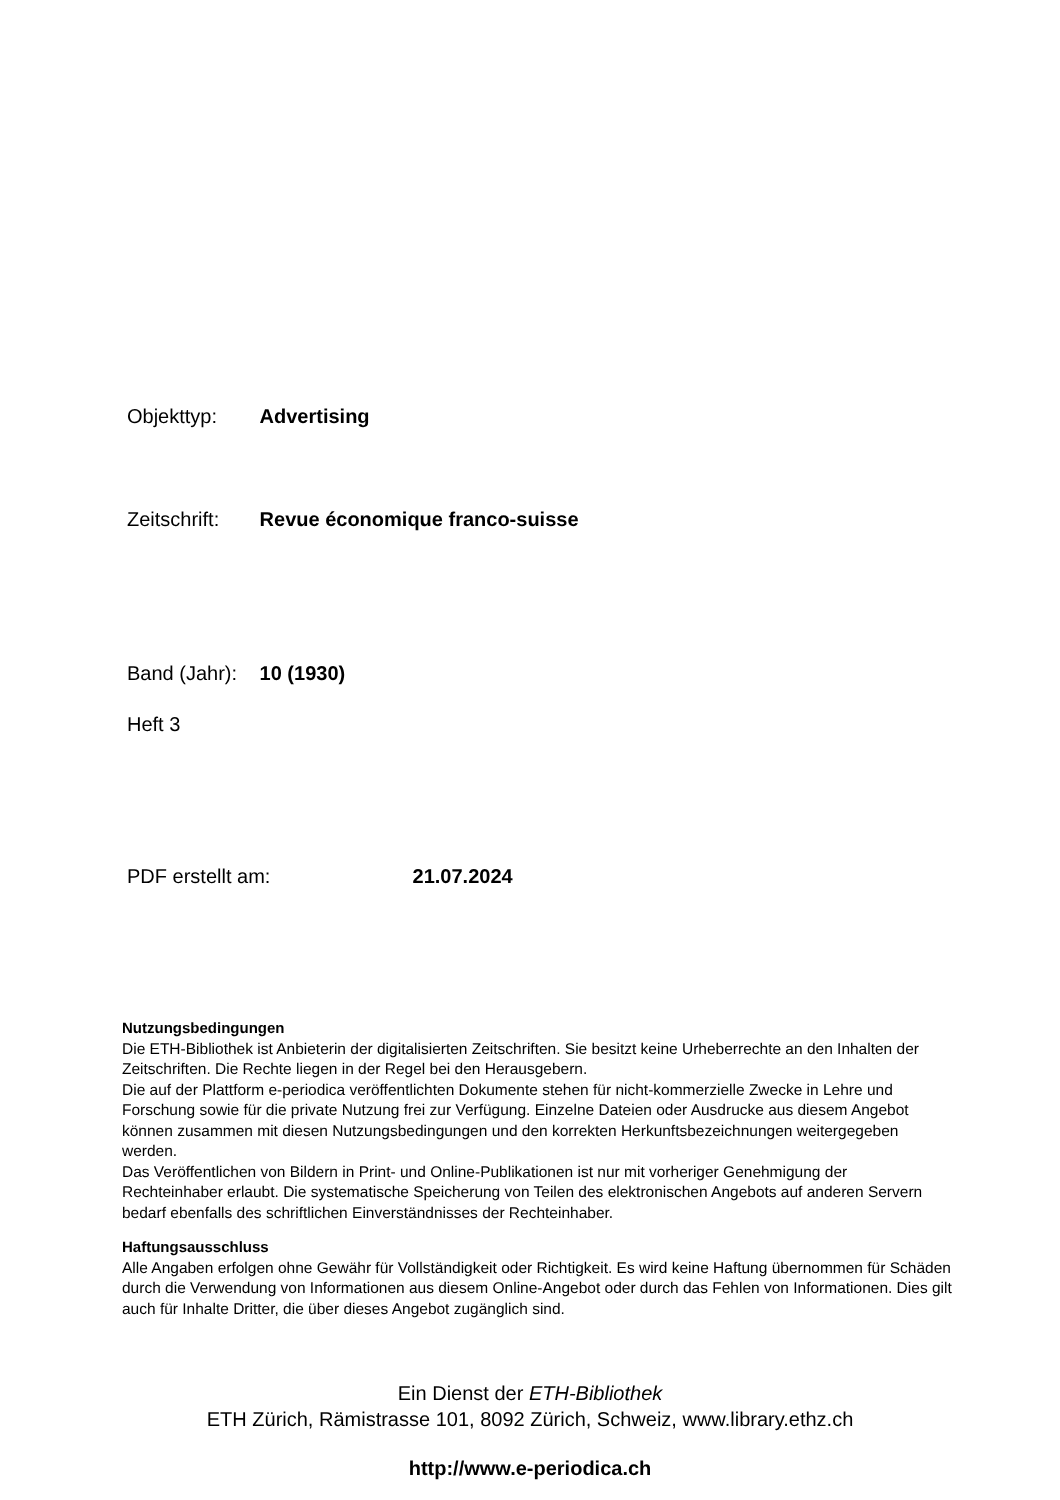Objekttyp: Advertising
Zeitschrift: Revue économique franco-suisse
Band (Jahr): 10 (1930)
Heft 3
PDF erstellt am: 21.07.2024
Nutzungsbedingungen
Die ETH-Bibliothek ist Anbieterin der digitalisierten Zeitschriften. Sie besitzt keine Urheberrechte an den Inhalten der Zeitschriften. Die Rechte liegen in der Regel bei den Herausgebern.
Die auf der Plattform e-periodica veröffentlichten Dokumente stehen für nicht-kommerzielle Zwecke in Lehre und Forschung sowie für die private Nutzung frei zur Verfügung. Einzelne Dateien oder Ausdrucke aus diesem Angebot können zusammen mit diesen Nutzungsbedingungen und den korrekten Herkunftsbezeichnungen weitergegeben werden.
Das Veröffentlichen von Bildern in Print- und Online-Publikationen ist nur mit vorheriger Genehmigung der Rechteinhaber erlaubt. Die systematische Speicherung von Teilen des elektronischen Angebots auf anderen Servern bedarf ebenfalls des schriftlichen Einverständnisses der Rechteinhaber.
Haftungsausschluss
Alle Angaben erfolgen ohne Gewähr für Vollständigkeit oder Richtigkeit. Es wird keine Haftung übernommen für Schäden durch die Verwendung von Informationen aus diesem Online-Angebot oder durch das Fehlen von Informationen. Dies gilt auch für Inhalte Dritter, die über dieses Angebot zugänglich sind.
Ein Dienst der ETH-Bibliothek
ETH Zürich, Rämistrasse 101, 8092 Zürich, Schweiz, www.library.ethz.ch
http://www.e-periodica.ch